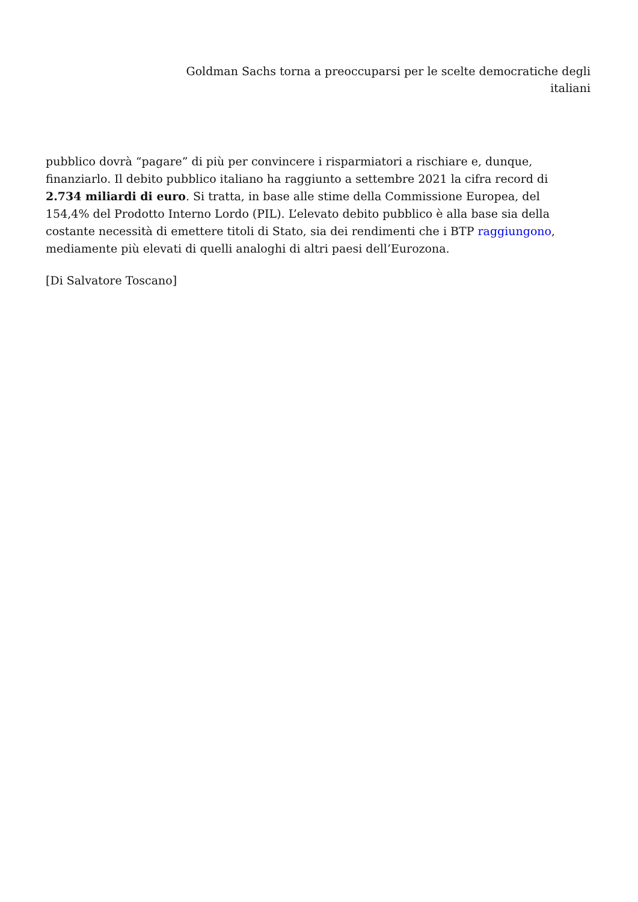Goldman Sachs torna a preoccuparsi per le scelte democratiche degli italiani
pubblico dovrà “pagare” di più per convincere i risparmiatori a rischiare e, dunque, finanziarlo. Il debito pubblico italiano ha raggiunto a settembre 2021 la cifra record di 2.734 miliardi di euro. Si tratta, in base alle stime della Commissione Europea, del 154,4% del Prodotto Interno Lordo (PIL). L’elevato debito pubblico è alla base sia della costante necessità di emettere titoli di Stato, sia dei rendimenti che i BTP raggiungono, mediamente più elevati di quelli analoghi di altri paesi dell’Eurozona.
[Di Salvatore Toscano]